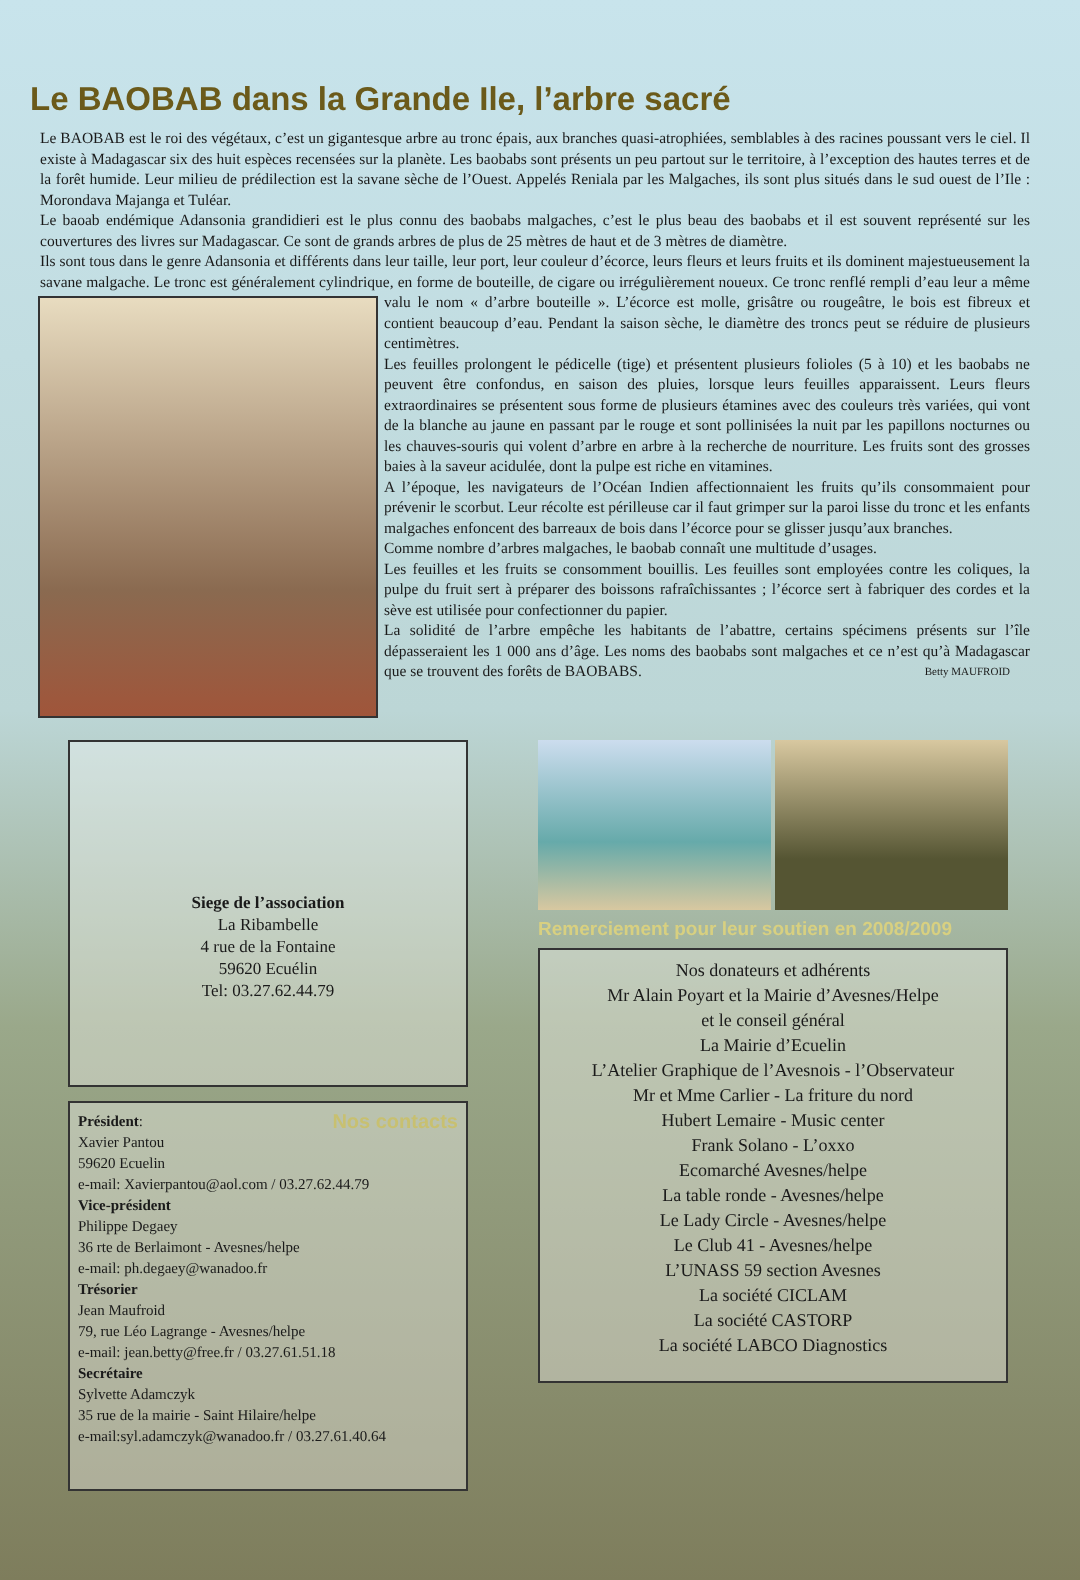Le BAOBAB dans la Grande Ile, l’arbre sacré
Le BAOBAB est le roi des végétaux, c’est un gigantesque arbre au tronc épais, aux branches quasi-atrophiées, semblables à des racines poussant vers le ciel. Il existe à Madagascar six des huit espèces recensées sur la planète. Les baobabs sont présents un peu partout sur le territoire, à l’exception des hautes terres et de la forêt humide. Leur milieu de prédilection est la savane sèche de l’Ouest. Appelés Reniala par les Malgaches, ils sont plus situés dans le sud ouest de l’Ile : Morondava Majanga et Tuléar.
Le baoab endémique Adansonia grandidieri est le plus connu des baobabs malgaches, c’est le plus beau des baobabs et il est souvent représenté sur les couvertures des livres sur Madagascar. Ce sont de grands arbres de plus de 25 mètres de haut et de 3 mètres de diamètre.
Ils sont tous dans le genre Adansonia et différents dans leur taille, leur port, leur couleur d’écorce, leurs fleurs et leurs fruits et ils dominent majestueusement la savane malgache. Le tronc est généralement cylindrique, en forme de bouteille, de cigare ou irrégulièrement noueux. Ce tronc renflé rempli d’eau leur a même valu le nom « d’arbre bouteille ». L’écorce est molle, grisâtre ou rougeâtre, le bois est fibreux et contient beaucoup d’eau. Pendant la saison sèche, le diamètre des troncs peut se réduire de plusieurs centimètres.
Les feuilles prolongent le pédicelle (tige) et présentent plusieurs folioles (5 à 10) et les baobabs ne peuvent être confondus, en saison des pluies, lorsque leurs feuilles apparaissent. Leurs fleurs extraordinaires se présentent sous forme de plusieurs étamines avec des couleurs très variées, qui vont de la blanche au jaune en passant par le rouge et sont pollinisées la nuit par les papillons nocturnes ou les chauves-souris qui volent d’arbre en arbre à la recherche de nourriture. Les fruits sont des grosses baies à la saveur acidulée, dont la pulpe est riche en vitamines.
A l’époque, les navigateurs de l’Océan Indien affectionnaient les fruits qu’ils consommaient pour prévenir le scorbut. Leur récolte est périlleuse car il faut grimper sur la paroi lisse du tronc et les enfants malgaches enfoncent des barreaux de bois dans l’écorce pour se glisser jusqu’aux branches.
Comme nombre d’arbres malgaches, le baobab connaît une multitude d’usages.
Les feuilles et les fruits se consomment bouillis. Les feuilles sont employées contre les coliques, la pulpe du fruit sert à préparer des boissons rafraîchissantes ; l’écorce sert à fabriquer des cordes et la sève est utilisée pour confectionner du papier.
La solidité de l’arbre empêche les habitants de l’abattre, certains spécimens présents sur l’île dépasseraient les 1 000 ans d’âge. Les noms des baobabs sont malgaches et ce n’est qu’à Madagascar que se trouvent des forêts de BAOBABS. Betty MAUFROID
Siege de l’association
La Ribambelle
4 rue de la Fontaine
59620 Ecuélin
Tel: 03.27.62.44.79
Nos contacts
Président:
Xavier Pantou
59620 Ecuelin
e-mail: Xavierpantou@aol.com / 03.27.62.44.79
Vice-président
Philippe Degaey
36 rte de Berlaimont - Avesnes/helpe
e-mail: ph.degaey@wanadoo.fr
Trésorier
Jean Maufroid
79, rue Léo Lagrange - Avesnes/helpe
e-mail: jean.betty@free.fr / 03.27.61.51.18
Secrétaire
Sylvette Adamczyk
35 rue de la mairie - Saint Hilaire/helpe
e-mail:syl.adamczyk@wanadoo.fr / 03.27.61.40.64
Remerciement pour leur soutien en 2008/2009
Nos donateurs et adhérents
Mr Alain Poyart et la Mairie d’Avesnes/Helpe
et le conseil général
La Mairie d’Ecuelin
L’Atelier Graphique de l’Avesnois - l’Observateur
Mr et Mme Carlier - La friture du nord
Hubert Lemaire - Music center
Frank Solano - L’oxxo
Ecomarché Avesnes/helpe
La table ronde - Avesnes/helpe
Le Lady Circle - Avesnes/helpe
Le Club 41 - Avesnes/helpe
L’UNASS 59 section Avesnes
La société CICLAM
La société CASTORP
La société LABCO Diagnostics